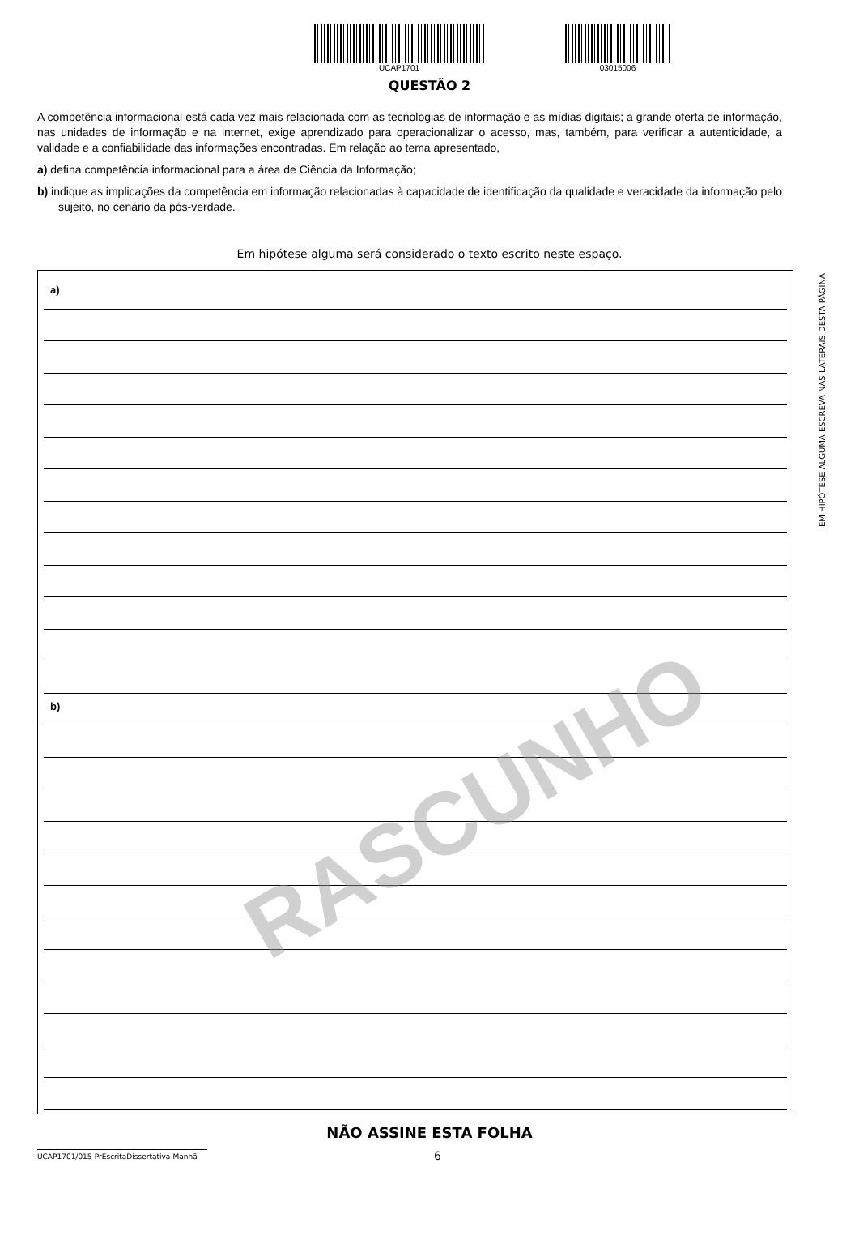UCAP1701 03015006
QUESTÃO 2
A competência informacional está cada vez mais relacionada com as tecnologias de informação e as mídias digitais; a grande oferta de informação, nas unidades de informação e na internet, exige aprendizado para operacionalizar o acesso, mas, também, para verificar a autenticidade, a validade e a confiabilidade das informações encontradas. Em relação ao tema apresentado,
a) defina competência informacional para a área de Ciência da Informação;
b) indique as implicações da competência em informação relacionadas à capacidade de identificação da qualidade e veracidade da informação pelo sujeito, no cenário da pós-verdade.
Em hipótese alguma será considerado o texto escrito neste espaço.
a)
b)
NÃO ASSINE ESTA FOLHA
UCAP1701/015-PrEscritaDissertativa-Manhã 6
EM HIPÓTESE ALGUMA ESCREVA NAS LATERAIS DESTA PÁGINA
RASCUNHO